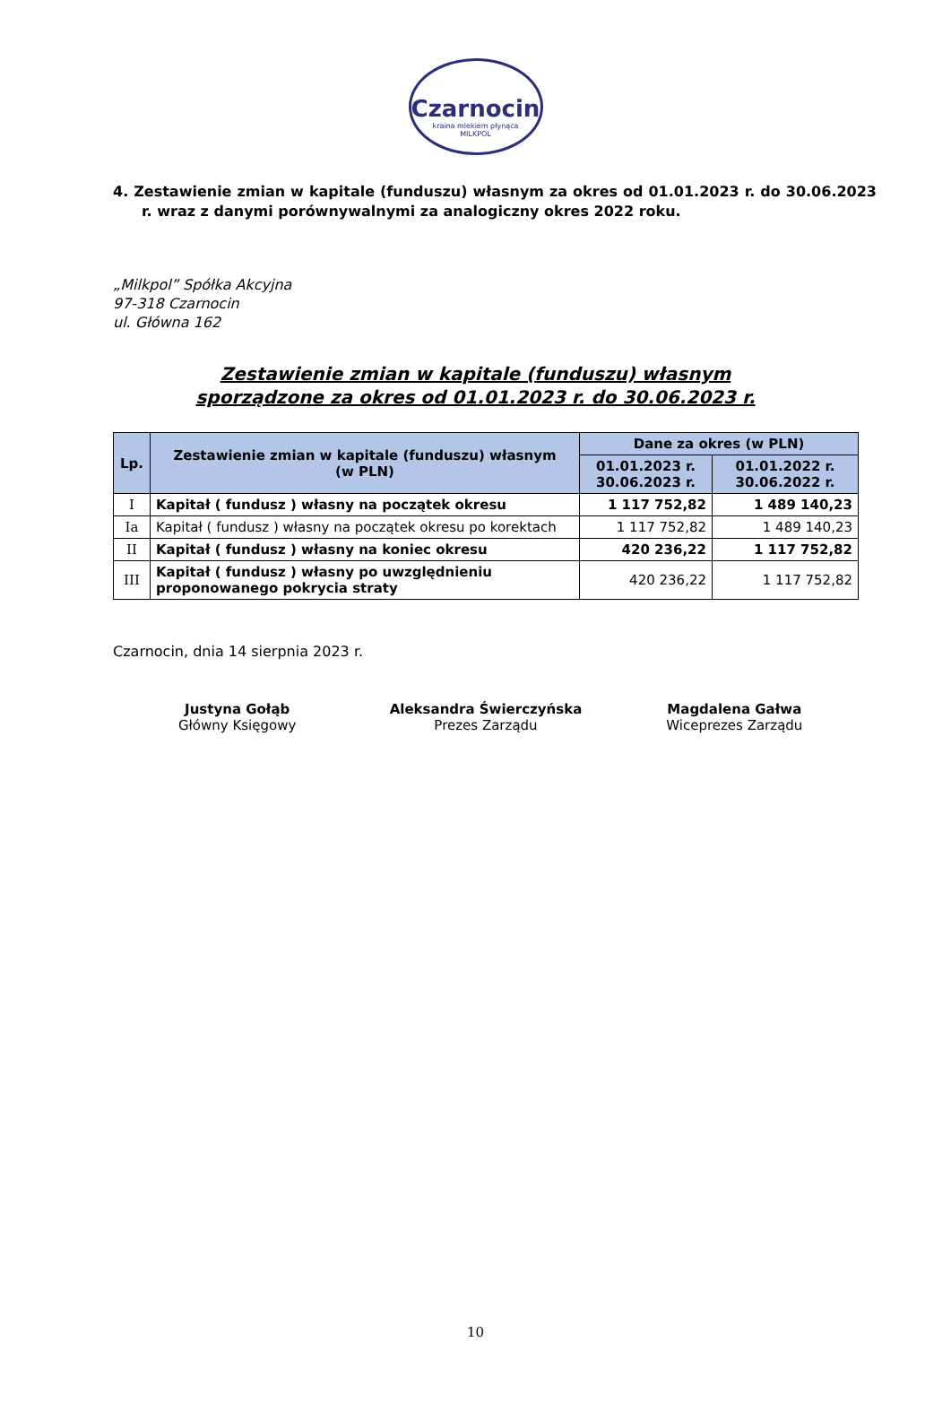Czarnocin
kraina mlekiem płynąca
MILKPOL
4. Zestawienie zmian w kapitale (funduszu) własnym za okres od 01.01.2023 r. do 30.06.2023 r. wraz z danymi porównywalnymi za analogiczny okres 2022 roku.
„Milkpol” Spółka Akcyjna
97-318 Czarnocin
ul. Główna 162
Zestawienie zmian w kapitale (funduszu) własnym
sporządzone za okres od 01.01.2023 r. do 30.06.2023 r.
| Lp. | Zestawienie zmian w kapitale (funduszu) własnym (w PLN) | Dane za okres (w PLN) | |
| --- | --- | --- | --- |
| | | 01.01.2023 r. 30.06.2023 r. | 01.01.2022 r. 30.06.2022 r. |
| I | Kapitał ( fundusz ) własny na początek okresu | 1 117 752,82 | 1 489 140,23 |
| Ia | Kapitał ( fundusz ) własny na początek okresu po korektach | 1 117 752,82 | 1 489 140,23 |
| II | Kapitał ( fundusz ) własny na koniec okresu | 420 236,22 | 1 117 752,82 |
| III | Kapitał ( fundusz ) własny po uwzględnieniu proponowanego pokrycia straty | 420 236,22 | 1 117 752,82 |
Czarnocin, dnia 14 sierpnia 2023 r.
Justyna Gołąb
Główny Księgowy
Aleksandra Świerczyńska
Prezes Zarządu
Magdalena Gałwa
Wiceprezes Zarządu
10